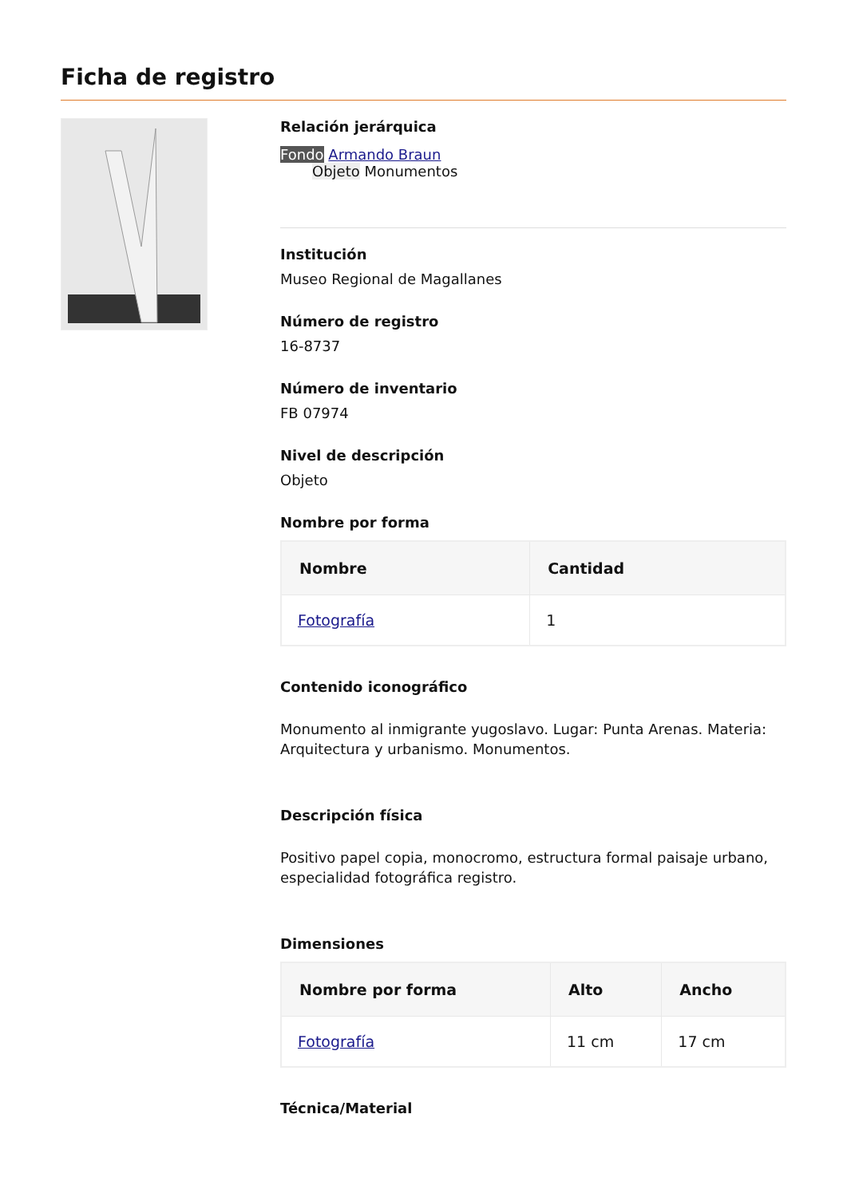Ficha de registro
Relación jerárquica
Fondo Armando Braun
Objeto Monumentos
Institución
Museo Regional de Magallanes
Número de registro
16-8737
Número de inventario
FB 07974
Nivel de descripción
Objeto
Nombre por forma
| Nombre | Cantidad |
| --- | --- |
| Fotografía | 1 |
Contenido iconográfico
Monumento al inmigrante yugoslavo. Lugar: Punta Arenas. Materia: Arquitectura y urbanismo. Monumentos.
Descripción física
Positivo papel copia, monocromo, estructura formal paisaje urbano, especialidad fotográfica registro.
Dimensiones
| Nombre por forma | Alto | Ancho |
| --- | --- | --- |
| Fotografía | 11 cm | 17 cm |
Técnica/Material